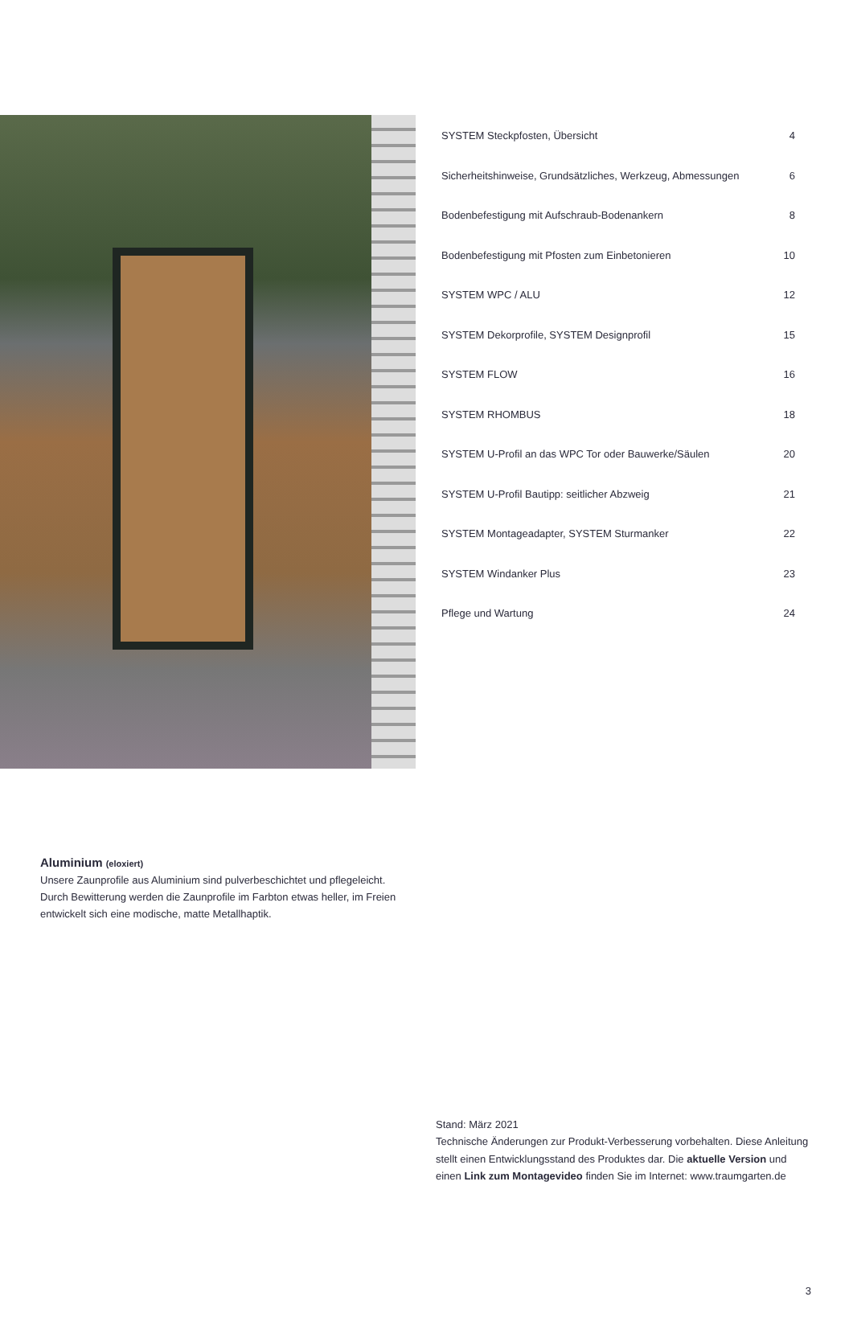SYSTEM Steckpfosten, Übersicht 4
Sicherheitshinweise, Grundsätzliches, Werkzeug, Abmessungen 6
Bodenbefestigung mit Aufschraub-Bodenankern 8
Bodenbefestigung mit Pfosten zum Einbetonieren 10
SYSTEM WPC / ALU 12
SYSTEM Dekorprofile, SYSTEM Designprofil 15
SYSTEM FLOW 16
SYSTEM RHOMBUS 18
SYSTEM U-Profil an das WPC Tor oder Bauwerke/Säulen 20
SYSTEM U-Profil Bautipp: seitlicher Abzweig 21
SYSTEM Montageadapter, SYSTEM Sturmanker 22
SYSTEM Windanker Plus 23
Pflege und Wartung 24
Aluminium (eloxiert)
Unsere Zaunprofile aus Aluminium sind pulverbeschichtet und pflegeleicht. Durch Bewitterung werden die Zaunprofile im Farbton etwas heller, im Freien entwickelt sich eine modische, matte Metallhaptik.
Stand: März 2021
Technische Änderungen zur Produkt-Verbesserung vorbehalten. Diese Anleitung stellt einen Entwicklungsstand des Produktes dar. Die aktuelle Version und einen Link zum Montagevideo finden Sie im Internet: www.traumgarten.de
3